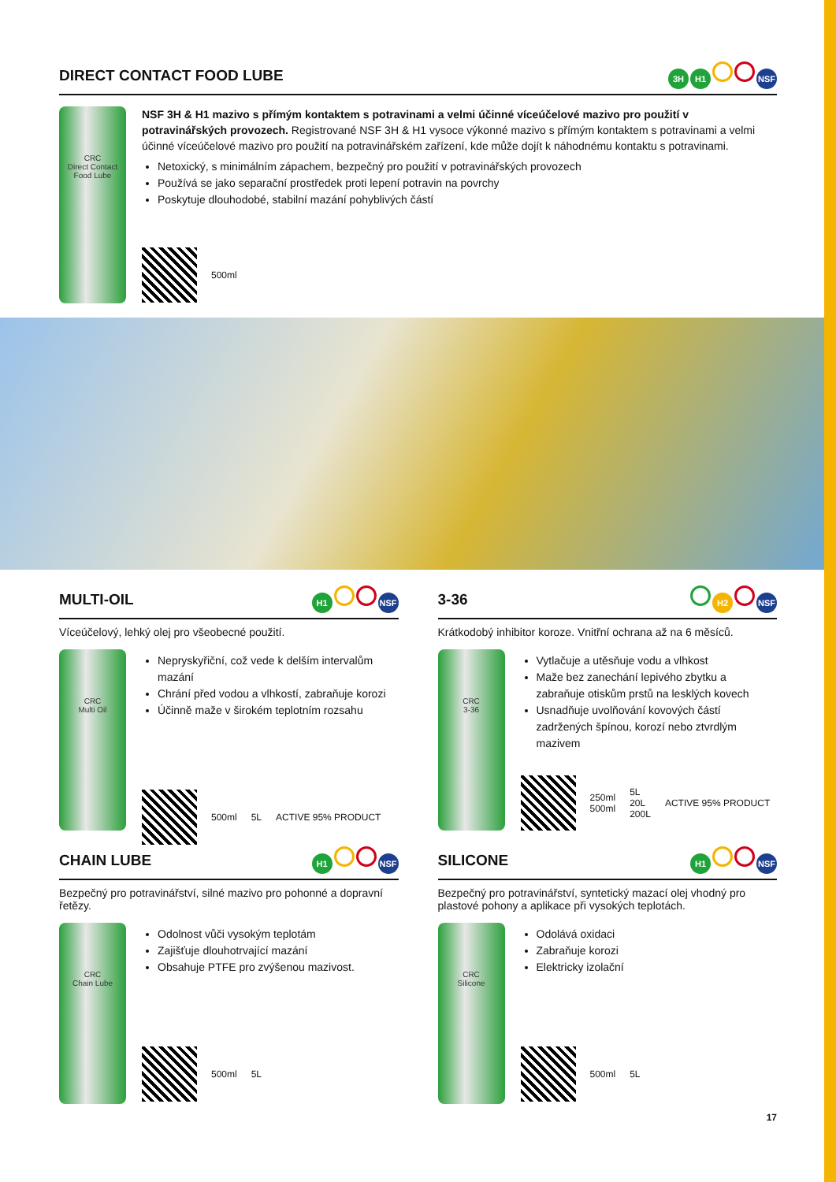DIRECT CONTACT FOOD LUBE
3H H1 NSF
CRC
Direct Contact Food Lube
NSF 3H & H1 mazivo s přímým kontaktem s potravinami a velmi účinné víceúčelové mazivo pro použití v potravinářských provozech. Registrované NSF 3H & H1 vysoce výkonné mazivo s přímým kontaktem s potravinami a velmi účinné víceúčelové mazivo pro použití na potravinářském zařízení, kde může dojít k náhodnému kontaktu s potravinami.
Netoxický, s minimálním zápachem, bezpečný pro použití v potravinářských provozech
Používá se jako separační prostředek proti lepení potravin na povrchy
Poskytuje dlouhodobé, stabilní mazání pohyblivých částí
500ml
MULTI-OIL
H1 NSF
Víceúčelový, lehký olej pro všeobecné použití.
CRC
Multi Oil
Nepryskyřiční, což vede k delším intervalům mazání
Chrání před vodou a vlhkostí, zabraňuje korozi
Účinně maže v širokém teplotním rozsahu
500ml 5L ACTIVE 95% PRODUCT
3-36
H2 NSF
Krátkodobý inhibitor koroze. Vnitřní ochrana až na 6 měsíců.
CRC
3-36
Vytlačuje a utěsňuje vodu a vlhkost
Maže bez zanechání lepivého zbytku a zabraňuje otiskům prstů na lesklých kovech
Usnadňuje uvolňování kovových částí zadržených špínou, korozí nebo ztvrdlým mazivem
250ml
500ml 5L
20L
200L ACTIVE 95% PRODUCT
CHAIN LUBE
H1 NSF
Bezpečný pro potravinářství, silné mazivo pro pohonné a dopravní řetězy.
CRC
Chain Lube
Odolnost vůči vysokým teplotám
Zajišťuje dlouhotrvající mazání
Obsahuje PTFE pro zvýšenou mazivost.
500ml 5L
SILICONE
H1 NSF
Bezpečný pro potravinářství, syntetický mazací olej vhodný pro plastové pohony a aplikace při vysokých teplotách.
CRC
Silicone
Odolává oxidaci
Zabraňuje korozi
Elektricky izolační
500ml 5L
17